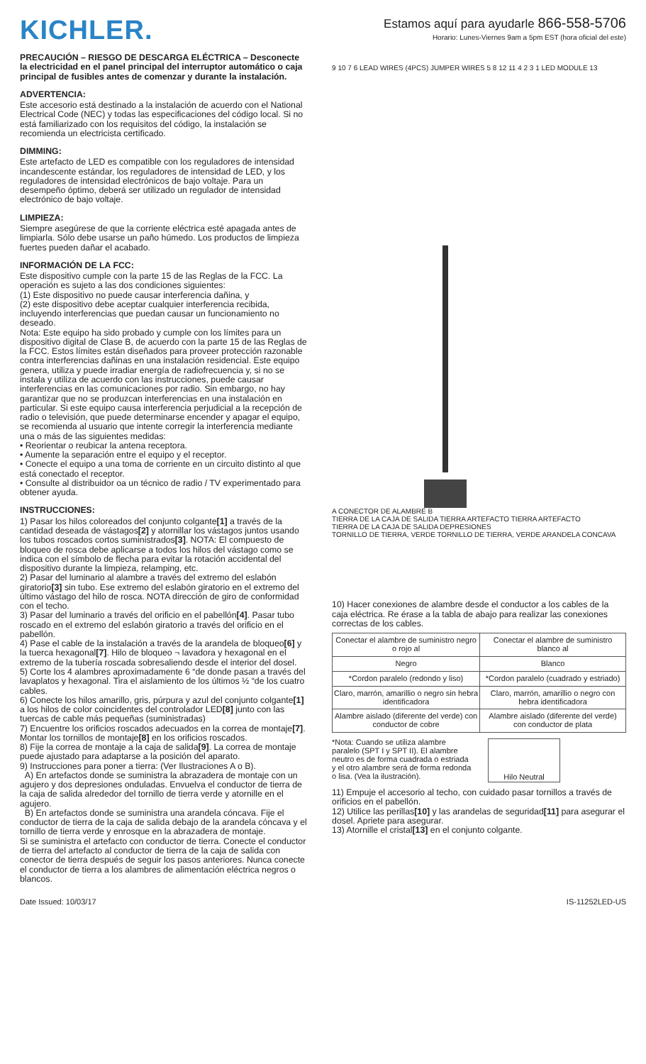KICHLER.
PRECAUCIÓN – RIESGO DE DESCARGA ELÉCTRICA – Desconecte la electricidad en el panel principal del interruptor automático o caja principal de fusibles antes de comenzar y durante la instalación.
ADVERTENCIA:
Este accesorio está destinado a la instalación de acuerdo con el National Electrical Code (NEC) y todas las especificaciones del código local. Si no está familiarizado con los requisitos del código, la instalación se recomienda un electricista certificado.
DIMMING:
Este artefacto de LED es compatible con los reguladores de intensidad incandescente estándar, los reguladores de intensidad de LED, y los reguladores de intensidad electrónicos de bajo voltaje. Para un desempeño óptimo, deberá ser utilizado un regulador de intensidad electrónico de bajo voltaje.
LIMPIEZA:
Siempre asegúrese de que la corriente eléctrica esté apagada antes de limpiarla. Sólo debe usarse un paño húmedo. Los productos de limpieza fuertes pueden dañar el acabado.
INFORMACIÓN DE LA FCC:
Este dispositivo cumple con la parte 15 de las Reglas de la FCC. La operación es sujeto a las dos condiciones siguientes:
(1) Este dispositivo no puede causar interferencia dañina, y
(2) este dispositivo debe aceptar cualquier interferencia recibida, incluyendo interferencias que puedan causar un funcionamiento no deseado.
Nota: Este equipo ha sido probado y cumple con los límites para un dispositivo digital de Clase B, de acuerdo con la parte 15 de las Reglas de la FCC. Estos límites están diseñados para proveer protección razonable contra interferencias dañinas en una instalación residencial. Este equipo genera, utiliza y puede irradiar energía de radiofrecuencia y, si no se instala y utiliza de acuerdo con las instrucciones, puede causar interferencias en las comunicaciones por radio. Sin embargo, no hay garantizar que no se produzcan interferencias en una instalación en particular. Si este equipo causa interferencia perjudicial a la recepción de radio o televisión, que puede determinarse encender y apagar el equipo, se recomienda al usuario que intente corregir la interferencia mediante una o más de las siguientes medidas:
• Reorientar o reubicar la antena receptora.
• Aumente la separación entre el equipo y el receptor.
• Conecte el equipo a una toma de corriente en un circuito distinto al que está conectado el receptor.
• Consulte al distribuidor oa un técnico de radio / TV experimentado para obtener ayuda.
INSTRUCCIONES:
1) Pasar los hilos coloreados del conjunto colgante[1] a través de la cantidad deseada de vástagos[2] y atornillar los vástagos juntos usando los tubos roscados cortos suministrados[3]. NOTA: El compuesto de bloqueo de rosca debe aplicarse a todos los hilos del vástago como se indica con el símbolo de flecha para evitar la rotación accidental del dispositivo durante la limpieza, relamping, etc.
2) Pasar del luminario al alambre a través del extremo del eslabón giratorio[3] sin tubo. Ese extremo del eslabón giratorio en el extremo del último vástago del hilo de rosca. NOTA dirección de giro de conformidad con el techo.
3) Pasar del luminario a través del orificio en el pabellón[4]. Pasar tubo roscado en el extremo del eslabón giratorio a través del orificio en el pabellón.
4) Pase el cable de la instalación a través de la arandela de bloqueo[6] y la tuerca hexagonal[7]. Hilo de bloqueo ¬ lavadora y hexagonal en el extremo de la tubería roscada sobresaliendo desde el interior del dosel.
5) Corte los 4 alambres aproximadamente 6 “de donde pasan a través del lavaplatos y hexagonal. Tira el aislamiento de los últimos ½ “de los cuatro cables.
6) Conecte los hilos amarillo, gris, púrpura y azul del conjunto colgante[1] a los hilos de color coincidentes del controlador LED[8] junto con las tuercas de cable más pequeñas (suministradas)
7) Encuentre los orificios roscados adecuados en la correa de montaje[7]. Montar los tornillos de montaje[8] en los orificios roscados.
8) Fije la correa de montaje a la caja de salida[9]. La correa de montaje puede ajustado para adaptarse a la posición del aparato.
9) Instrucciones para poner a tierra: (Ver Ilustraciones A o B).
A) En artefactos donde se suministra la abrazadera de montaje con un agujero y dos depresiones onduladas. Envuelva el conductor de tierra de la caja de salida alrededor del tornillo de tierra verde y atornille en el agujero.
B) En artefactos donde se suministra una arandela cóncava. Fije el conductor de tierra de la caja de salida debajo de la arandela cóncava y el tornillo de tierra verde y enrosque en la abrazadera de montaje.
Si se suministra el artefacto con conductor de tierra. Conecte el conductor de tierra del artefacto al conductor de tierra de la caja de salida con conector de tierra después de seguir los pasos anteriores. Nunca conecte el conductor de tierra a los alambres de alimentación eléctrica negros o blancos.
Estamos aquí para ayudarle 866-558-5706
Horario: Lunes-Viernes 9am a 5pm EST (hora oficial del este)
9 10 7 6 LEAD WIRES (4PCS) JUMPER WIRES 5 8 12 11 4 2 3 1 LED MODULE 13
A CONECTOR DE ALAMBRE B
TIERRA DE LA CAJA DE SALIDA TIERRA ARTEFACTO TIERRA ARTEFACTO
TIERRA DE LA CAJA DE SALIDA DEPRESIONES
TORNILLO DE TIERRA, VERDE TORNILLO DE TIERRA, VERDE ARANDELA CONCAVA
10) Hacer conexiones de alambre desde el conductor a los cables de la caja eléctrica. Re érase a la tabla de abajo para realizar las conexiones correctas de los cables.
| Conectar el alambre de suministro negro o rojo al | Conectar el alambre de suministro blanco al |
| Negro | Blanco |
| *Cordon paralelo (redondo y liso) | *Cordon paralelo (cuadrado y estriado) |
| Claro, marrón, amarillio o negro sin hebra identificadora | Claro, marrón, amarillio o negro con hebra identificadora |
| Alambre aislado (diferente del verde) con conductor de cobre | Alambre aislado (diferente del verde) con conductor de plata |
*Nota: Cuando se utiliza alambre paralelo (SPT I y SPT II). El alambre neutro es de forma cuadrada o estriada y el otro alambre será de forma redonda o lisa. (Vea la ilustración).
Hilo Neutral
11) Empuje el accesorio al techo, con cuidado pasar tornillos a través de orificios en el pabellón.
12) Utilice las perillas[10] y las arandelas de seguridad[11] para asegurar el dosel. Apriete para asegurar.
13) Atornille el cristal[13] en el conjunto colgante.
Date Issued: 10/03/17 IS-11252LED-US